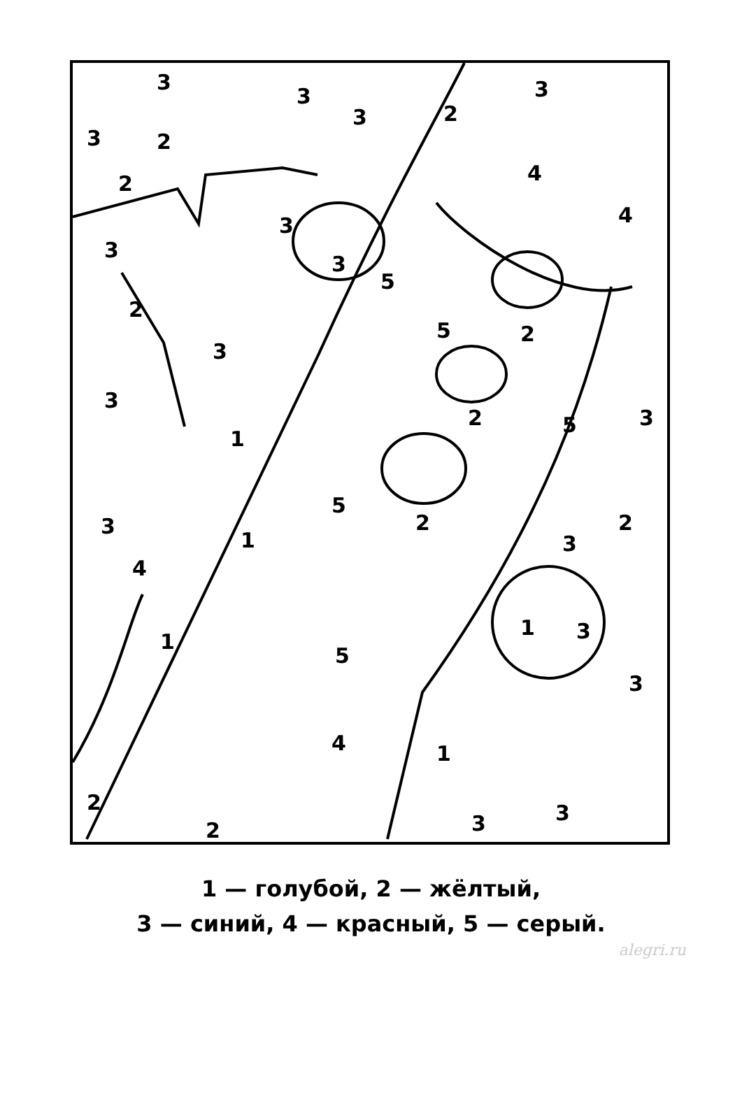3
3 3
3 2
3 2
2 4
4 3
3
3
5
2
5 2
3
3
2 5 3
1
5
2 2 3
1 3
4
1
1 3
5
3
4 1
2 3 3 2
1 — голубой, 2 — жёлтый,
3 — синий, 4 — красный, 5 — серый.
alegri.ru